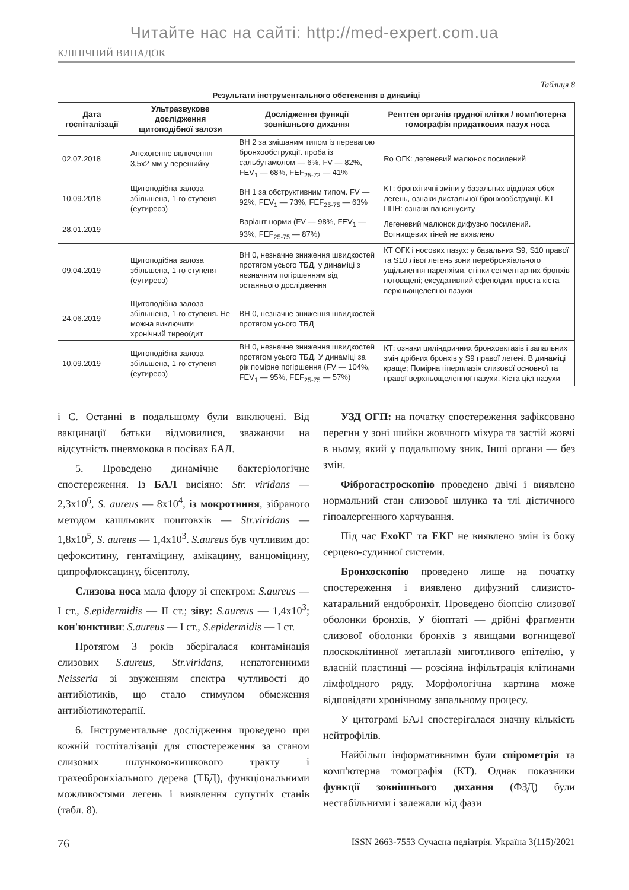Читайте нас на сайті: http://med-expert.com.ua
КЛІНІЧНИЙ ВИПАДОК
Таблиця 8
Результати інструментального обстеження в динаміці
| Дата госпіталізації | Ультразвукове дослідження щитоподібної залози | Дослідження функції зовнішнього дихання | Рентген органів грудної клітки / комп'ютерна томографія придаткових пазух носа |
| --- | --- | --- | --- |
| 02.07.2018 | Анехогенне включення 3,5х2 мм у перешийку | ВН 2 за змішаним типом із перевагою бронхообструкції. проба із сальбутамолом — 6%, FV — 82%, FEV<sub>1</sub> — 68%, FEF<sub>25-72</sub> — 41% | Ro ОГК: легеневий малюнок посилений |
| 10.09.2018 | Щитоподібна залоза збільшена, 1-го ступеня (еутиреоз) | ВН 1 за обструктивним типом. FV — 92%, FEV<sub>1</sub> — 73%, FEF<sub>25-75</sub> — 63% | КТ: бронхітичні зміни у базальних відділах обох легень, ознаки дистальної бронхообструкції. КТ ППН: ознаки пансинуситу |
| 28.01.2019 | | Варіант норми (FV — 98%, FEV<sub>1</sub> — 93%, FEF<sub>25-75</sub> — 87%) | Легеневий малюнок дифузно посилений. Вогнищевих тіней не виявлено |
| 09.04.2019 | Щитоподібна залоза збільшена, 1-го ступеня (еутиреоз) | ВН 0, незначне зниження швидкостей протягом усього ТБД, у динаміці з незначним погіршенням від останнього дослідження | КТ ОГК і носових пазух: у базальних S9, S10 правої та S10 лівої легень зони перебронхіального ущільнення паренхіми, стінки сегментарних бронхів потовщені; ексудативний сфеноїдит, проста кіста верхньощелепної пазухи |
| 24.06.2019 | Щитоподібна залоза збільшена, 1-го ступеня. Не можна виключити хронічний тиреоїдит | ВН 0, незначне зниження швидкостей протягом усього ТБД | |
| 10.09.2019 | Щитоподібна залоза збільшена, 1-го ступеня (еутиреоз) | ВН 0, незначне зниження швидкостей протягом усього ТБД. У динаміці за рік помірне погіршення (FV — 104%, FEV<sub>1</sub> — 95%, FEF<sub>25-75</sub> — 57%) | КТ: ознаки циліндричних бронхоектазів і запальних змін дрібних бронхів у S9 правої легені. В динаміці краще; Помірна гіперплазія слизової основної та правої верхньощелепної пазухи. Кіста цієї пазухи |
і С. Останні в подальшому були виключені. Від вакцинації батьки відмовилися, зважаючи на відсутність пневмокока в посівах БАЛ.
5. Проведено динамічне бактеріологічне спостереження. Із БАЛ висіяно: Str. viridans — 2,3х10<sup>6</sup>, S. aureus — 8х10<sup>4</sup>, із мокротиння, зібраного методом кашльових поштовхів — Str.viridans — 1,8х10<sup>5</sup>, S. aureus — 1,4х10<sup>3</sup>. S.aureus був чутливим до: цефокситину, гентаміцину, амікацину, ванцоміцину, ципрофлоксацину, бісептолу.
Слизова носа мала флору зі спектром: S.aureus — I ст., S.epidermidis — II ст.; зіву: S.aureus — 1,4х10<sup>3</sup>; кон'юнктиви: S.aureus — I ст., S.epidermidis — I ст.
Протягом 3 років зберігалася контамінація слизових S.aureus, Str.viridans, непатогенними Neisseria зі звуженням спектра чутливості до антибіотиків, що стало стимулом обмеження антибіотикотерапії.
6. Інструментальне дослідження проведено при кожній госпіталізації для спостереження за станом слизових шлунково-кишкового тракту і трахеобронхіального дерева (ТБД), функціональними можливостями легень і виявлення супутніх станів (табл. 8).
УЗД ОГП: на початку спостереження зафіксовано перегин у зоні шийки жовчного міхура та застій жовчі в ньому, який у подальшому зник. Інші органи — без змін.
Фіброгастроскопію проведено двічі і виявлено нормальний стан слизової шлунка та тлі дієтичного гіпоалергенного харчування.
Під час ЕхоКГ та ЕКГ не виявлено змін із боку серцево-судинної системи.
Бронхоскопію проведено лише на початку спостереження і виявлено дифузний слизисто-катаральний ендобронхіт. Проведено біопсію слизової оболонки бронхів. У біоптаті — дрібні фрагменти слизової оболонки бронхів з явищами вогнищевої плоскоклітинної метаплазії миготливого епітелію, у власній пластинці — розсіяна інфільтрація клітинами лімфоїдного ряду. Морфологічна картина може відповідати хронічному запальному процесу.
У цитограмі БАЛ спостерігалася значну кількість нейтрофілів.
Найбільш інформативними були спірометрія та комп'ютерна томографія (КТ). Однак показники функції зовнішнього дихання (ФЗД) були нестабільними і залежали від фази
76 ISSN 2663-7553 Сучасна педіатрія. Україна 3(115)/2021